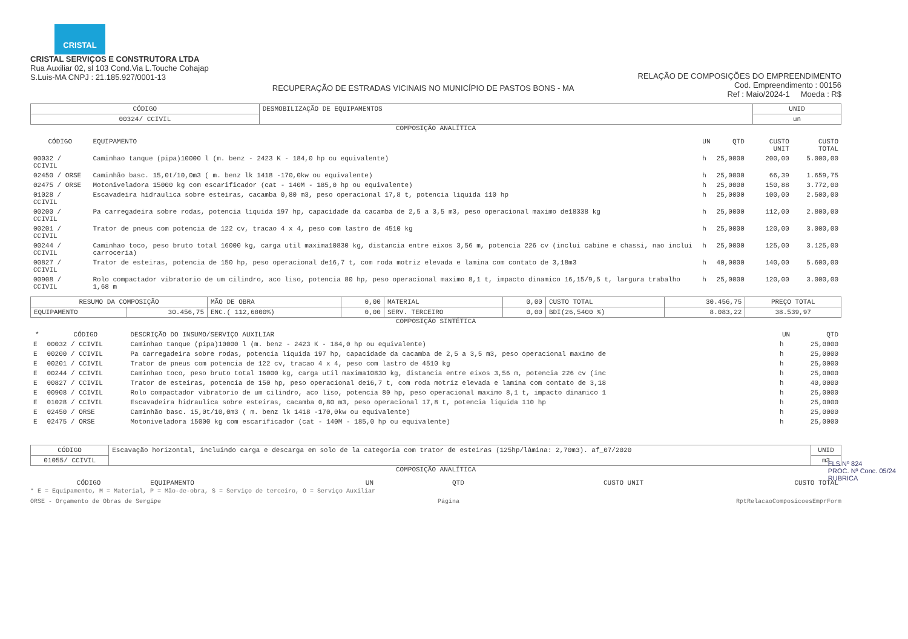CRISTAL
CRISTAL SERVIÇOS E CONSTRUTORA LTDA
Rua Auxiliar 02, sl 103 Cond.Via L.Touche Cohajap
S.Luis-MA CNPJ : 21.185.927/0001-13
RECUPERAÇÃO DE ESTRADAS VICINAIS NO MUNICÍPIO DE PASTOS BONS - MA
RELAÇÃO DE COMPOSIÇÕES DO EMPREENDIMENTO
Cod. Empreendimento : 00156
Ref : Maio/2024-1 Moeda : R$
| CÓDIGO | DESMOBILIZAÇÃO DE EQUIPAMENTOS | UNID |
| 00324/ CCIVIL | | un |
COMPOSIÇÃO ANALÍTICA
| CÓDIGO | EQUIPAMENTO | UN | QTD | CUSTO UNIT | CUSTO TOTAL |
| --- | --- | --- | --- | --- | --- |
| 00032 / CCIVIL | Caminhao tanque (pipa)10000 l (m. benz - 2423 K - 184,0 hp ou equivalente) | h | 25,0000 | 200,00 | 5.000,00 |
| 02450 / ORSE | Caminhão basc. 15,0t/10,0m3 ( m. benz lk 1418 -170,0kw ou equivalente) | h | 25,0000 | 66,39 | 1.659,75 |
| 02475 / ORSE | Motoniveladora 15000 kg com escarificador (cat - 140M - 185,0 hp ou equivalente) | h | 25,0000 | 150,88 | 3.772,00 |
| 01028 / CCIVIL | Escavadeira hidraulica sobre esteiras, cacamba 0,80 m3, peso operacional 17,8 t, potencia liquida 110 hp | h | 25,0000 | 100,00 | 2.500,00 |
| 00200 / CCIVIL | Pa carregadeira sobre rodas, potencia liquida 197 hp, capacidade da cacamba de 2,5 a 3,5 m3, peso operacional maximo de18338 kg | h | 25,0000 | 112,00 | 2.800,00 |
| 00201 / CCIVIL | Trator de pneus com potencia de 122 cv, tracao 4 x 4, peso com lastro de 4510 kg | h | 25,0000 | 120,00 | 3.000,00 |
| 00244 / CCIVIL | Caminhao toco, peso bruto total 16000 kg, carga util maxima10830 kg, distancia entre eixos 3,56 m, potencia 226 cv (inclui cabine e chassi, nao inclui carroceria) | h | 25,0000 | 125,00 | 3.125,00 |
| 00827 / CCIVIL | Trator de esteiras, potencia de 150 hp, peso operacional de16,7 t, com roda motriz elevada e lamina com contato de 3,18m3 | h | 40,0000 | 140,00 | 5.600,00 |
| 00908 / CCIVIL | Rolo compactador vibratorio de um cilindro, aco liso, potencia 80 hp, peso operacional maximo 8,1 t, impacto dinamico 16,15/9,5 t, largura trabalho 1,68 m | h | 25,0000 | 120,00 | 3.000,00 |
| RESUMO DA COMPOSIÇÃO | | MÃO DE OBRA | 0,00 | MATERIAL | 0,00 | CUSTO TOTAL | 30.456,75 | PREÇO TOTAL |
| EQUIPAMENTO | 30.456,75 | ENC.( 112,6800%) | 0,00 | SERV. TERCEIRO | 0,00 | BDI(26,5400 %) | 8.083,22 | 38.539,97 |
COMPOSIÇÃO SINTÉTICA
| * | CÓDIGO | DESCRIÇÃO DO INSUMO/SERVIÇO AUXILIAR | UN | QTD |
| --- | --- | --- | --- | --- |
| E | 00032 / CCIVIL | Caminhao tanque (pipa)10000 l (m. benz - 2423 K - 184,0 hp ou equivalente) | h | 25,0000 |
| E | 00200 / CCIVIL | Pa carregadeira sobre rodas, potencia liquida 197 hp, capacidade da cacamba de 2,5 a 3,5 m3, peso operacional maximo de | h | 25,0000 |
| E | 00201 / CCIVIL | Trator de pneus com potencia de 122 cv, tracao 4 x 4, peso com lastro de 4510 kg | h | 25,0000 |
| E | 00244 / CCIVIL | Caminhao toco, peso bruto total 16000 kg, carga util maxima10830 kg, distancia entre eixos 3,56 m, potencia 226 cv (inc | h | 25,0000 |
| E | 00827 / CCIVIL | Trator de esteiras, potencia de 150 hp, peso operacional de16,7 t, com roda motriz elevada e lamina com contato de 3,18 | h | 40,0000 |
| E | 00908 / CCIVIL | Rolo compactador vibratorio de um cilindro, aco liso, potencia 80 hp, peso operacional maximo 8,1 t, impacto dinamico 1 | h | 25,0000 |
| E | 01028 / CCIVIL | Escavadeira hidraulica sobre esteiras, cacamba 0,80 m3, peso operacional 17,8 t, potencia liquida 110 hp | h | 25,0000 |
| E | 02450 / ORSE | Caminhão basc. 15,0t/10,0m3 ( m. benz lk 1418 -170,0kw ou equivalente) | h | 25,0000 |
| E | 02475 / ORSE | Motoniveladora 15000 kg com escarificador (cat - 140M - 185,0 hp ou equivalente) | h | 25,0000 |
| CÓDIGO | Escavação horizontal, incluindo carga e descarga em solo de la categoria com trator de esteiras (125hp/lâmina: 2,70m3). af_07/2020 | UNID |
| 01055/ CCIVIL | | m3 |
COMPOSIÇÃO ANALÍTICA
| CÓDIGO | EQUIPAMENTO | UN | QTD | CUSTO UNIT | CUSTO TOTAL |
| --- | --- | --- | --- | --- | --- |
* E = Equipamento, M = Material, P = Mão-de-obra, S = Serviço de terceiro, O = Serviço Auxiliar
ORSE - Orçamento de Obras de Sergipe Página RptRelacaoComposicoesEmprForm
FLS Nº 824
PROC. Nº Conc. 05/24
RUBRICA